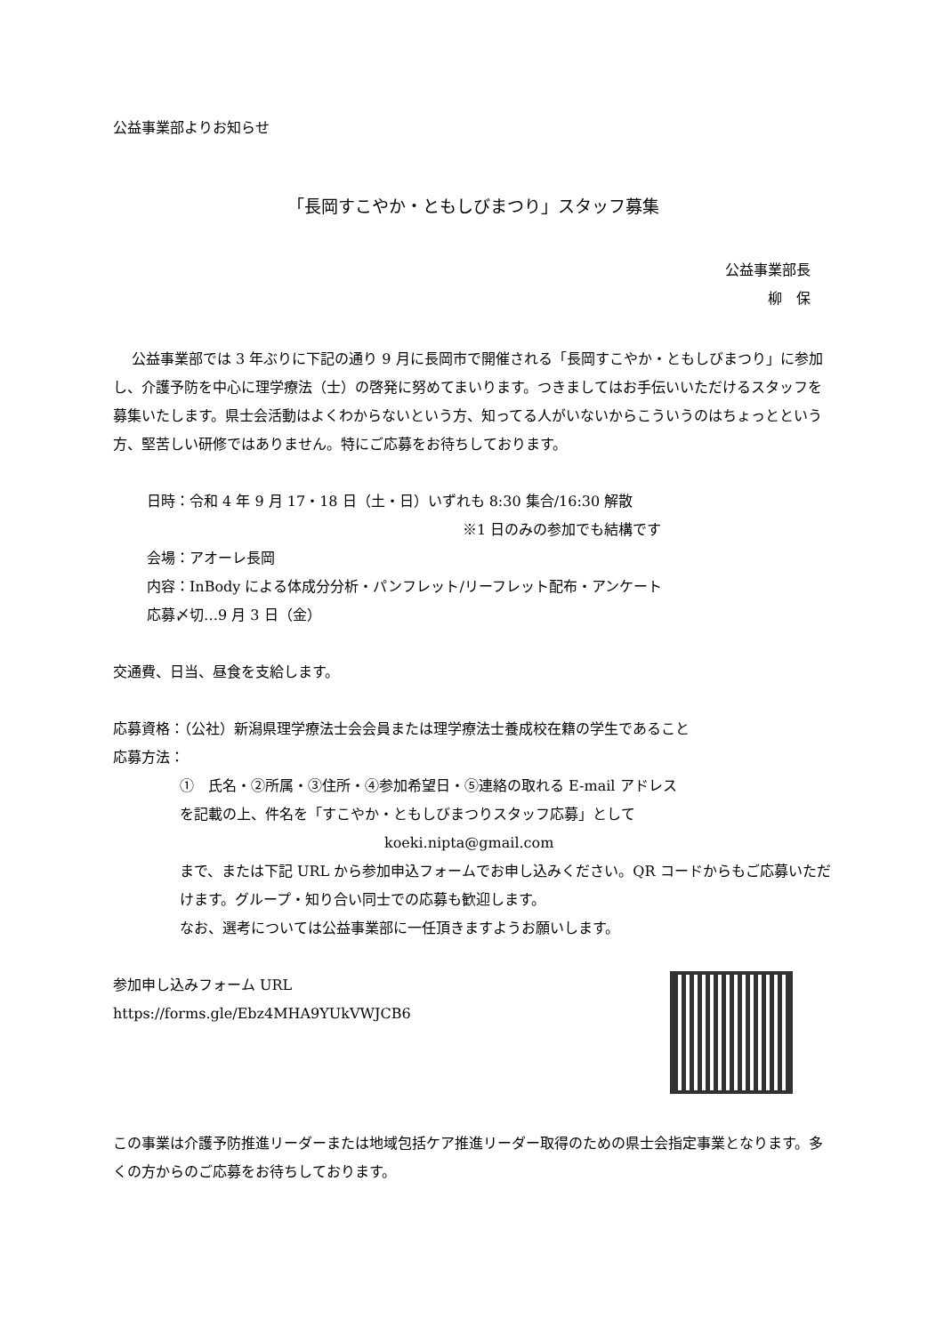公益事業部よりお知らせ
「長岡すこやか・ともしびまつり」スタッフ募集
公益事業部長
柳　保
公益事業部では 3 年ぶりに下記の通り 9 月に長岡市で開催される「長岡すこやか・ともしびまつり」に参加し、介護予防を中心に理学療法（士）の啓発に努めてまいります。つきましてはお手伝いいただけるスタッフを募集いたします。県士会活動はよくわからないという方、知ってる人がいないからこういうのはちょっとという方、堅苦しい研修ではありません。特にご応募をお待ちしております。
日時：令和 4 年 9 月 17・18 日（土・日）いずれも 8:30 集合/16:30 解散
※1 日のみの参加でも結構です
会場：アオーレ長岡
内容：InBody による体成分分析・パンフレット/リーフレット配布・アンケート
応募〆切…9 月 3 日（金）
交通費、日当、昼食を支給します。
応募資格：（公社）新潟県理学療法士会会員または理学療法士養成校在籍の学生であること
応募方法：
①　氏名・②所属・③住所・④参加希望日・⑤連絡の取れる E-mail アドレス
を記載の上、件名を「すこやか・ともしびまつりスタッフ応募」として
koeki.nipta@gmail.com
まで、または下記 URL から参加申込フォームでお申し込みください。QR コードからもご応募いただけます。グループ・知り合い同士での応募も歓迎します。
なお、選考については公益事業部に一任頂きますようお願いします。
参加申し込みフォーム URL
https://forms.gle/Ebz4MHA9YUkVWJCB6
この事業は介護予防推進リーダーまたは地域包括ケア推進リーダー取得のための県士会指定事業となります。多くの方からのご応募をお待ちしております。